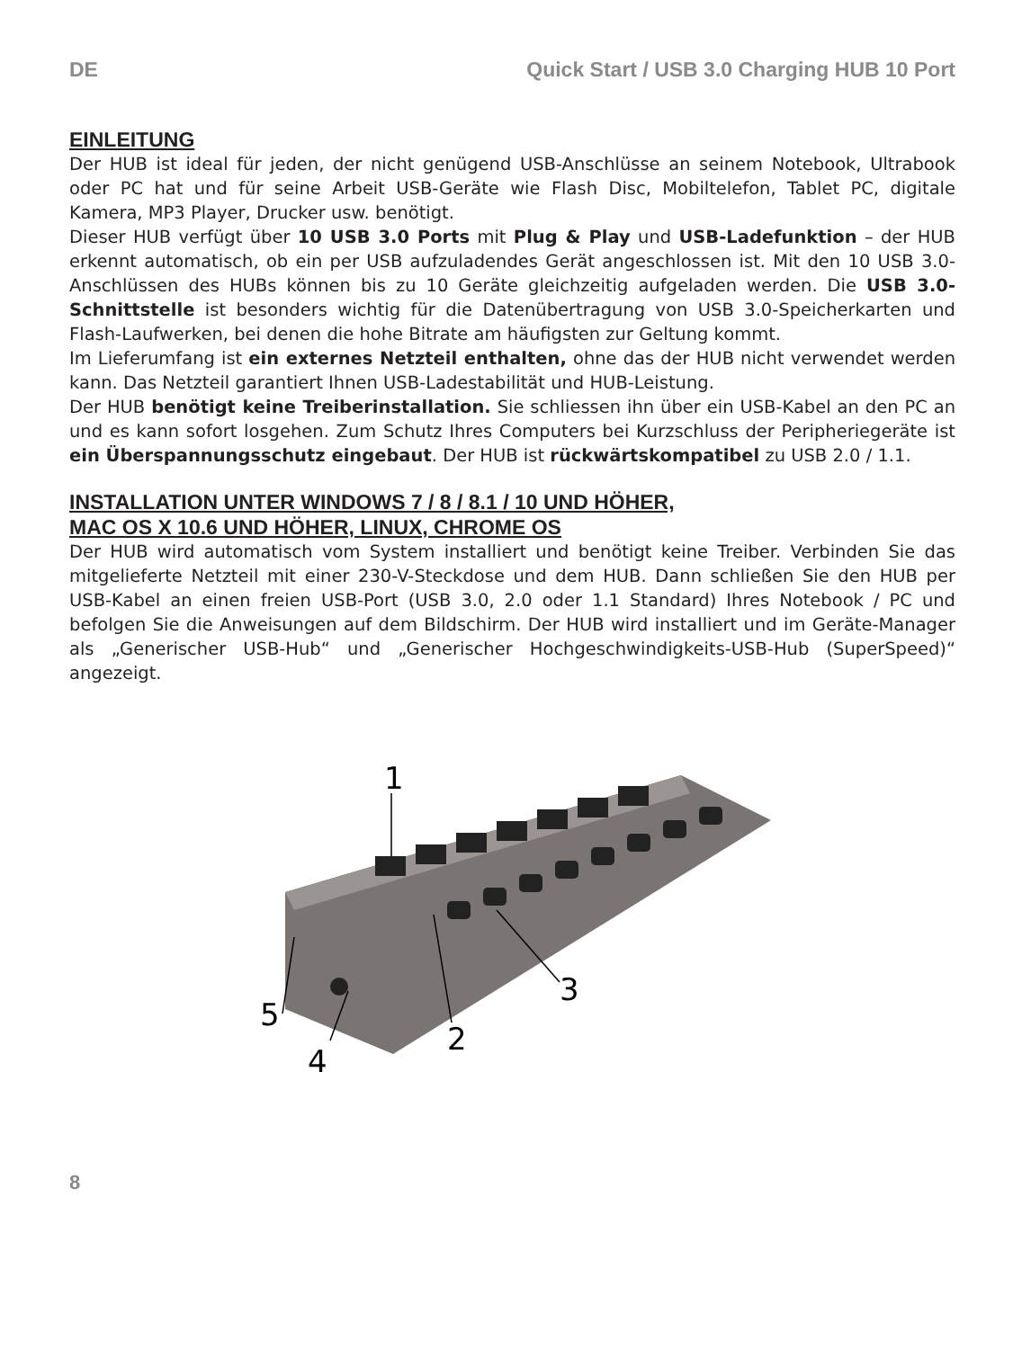DE Quick Start / USB 3.0 Charging HUB 10 Port
EINLEITUNG
Der HUB ist ideal für jeden, der nicht genügend USB-Anschlüsse an seinem Notebook, Ultrabook oder PC hat und für seine Arbeit USB-Geräte wie Flash Disc, Mobiltelefon, Tablet PC, digitale Kamera, MP3 Player, Drucker usw. benötigt.
Dieser HUB verfügt über 10 USB 3.0 Ports mit Plug & Play und USB-Ladefunktion – der HUB erkennt automatisch, ob ein per USB aufzuladendes Gerät angeschlossen ist. Mit den 10 USB 3.0-Anschlüssen des HUBs können bis zu 10 Geräte gleichzeitig aufgeladen werden. Die USB 3.0-Schnittstelle ist besonders wichtig für die Datenübertragung von USB 3.0-Speicherkarten und Flash-Laufwerken, bei denen die hohe Bitrate am häufigsten zur Geltung kommt.
Im Lieferumfang ist ein externes Netzteil enthalten, ohne das der HUB nicht verwendet werden kann. Das Netzteil garantiert Ihnen USB-Ladestabilität und HUB-Leistung.
Der HUB benötigt keine Treiberinstallation. Sie schliessen ihn über ein USB-Kabel an den PC an und es kann sofort losgehen. Zum Schutz Ihres Computers bei Kurzschluss der Peripheriegeräte ist ein Überspannungsschutz eingebaut. Der HUB ist rückwärtskompatibel zu USB 2.0 / 1.1.
INSTALLATION UNTER WINDOWS 7 / 8 / 8.1 / 10 UND HÖHER,
MAC OS X 10.6 UND HÖHER, LINUX, CHROME OS
Der HUB wird automatisch vom System installiert und benötigt keine Treiber. Verbinden Sie das mitgelieferte Netzteil mit einer 230-V-Steckdose und dem HUB. Dann schließen Sie den HUB per USB-Kabel an einen freien USB-Port (USB 3.0, 2.0 oder 1.1 Standard) Ihres Notebook / PC und befolgen Sie die Anweisungen auf dem Bildschirm. Der HUB wird installiert und im Geräte-Manager als „Generischer USB-Hub“ und „Generischer Hochgeschwindigkeits-USB-Hub (SuperSpeed)“ angezeigt.
1
2
3
4
5
8